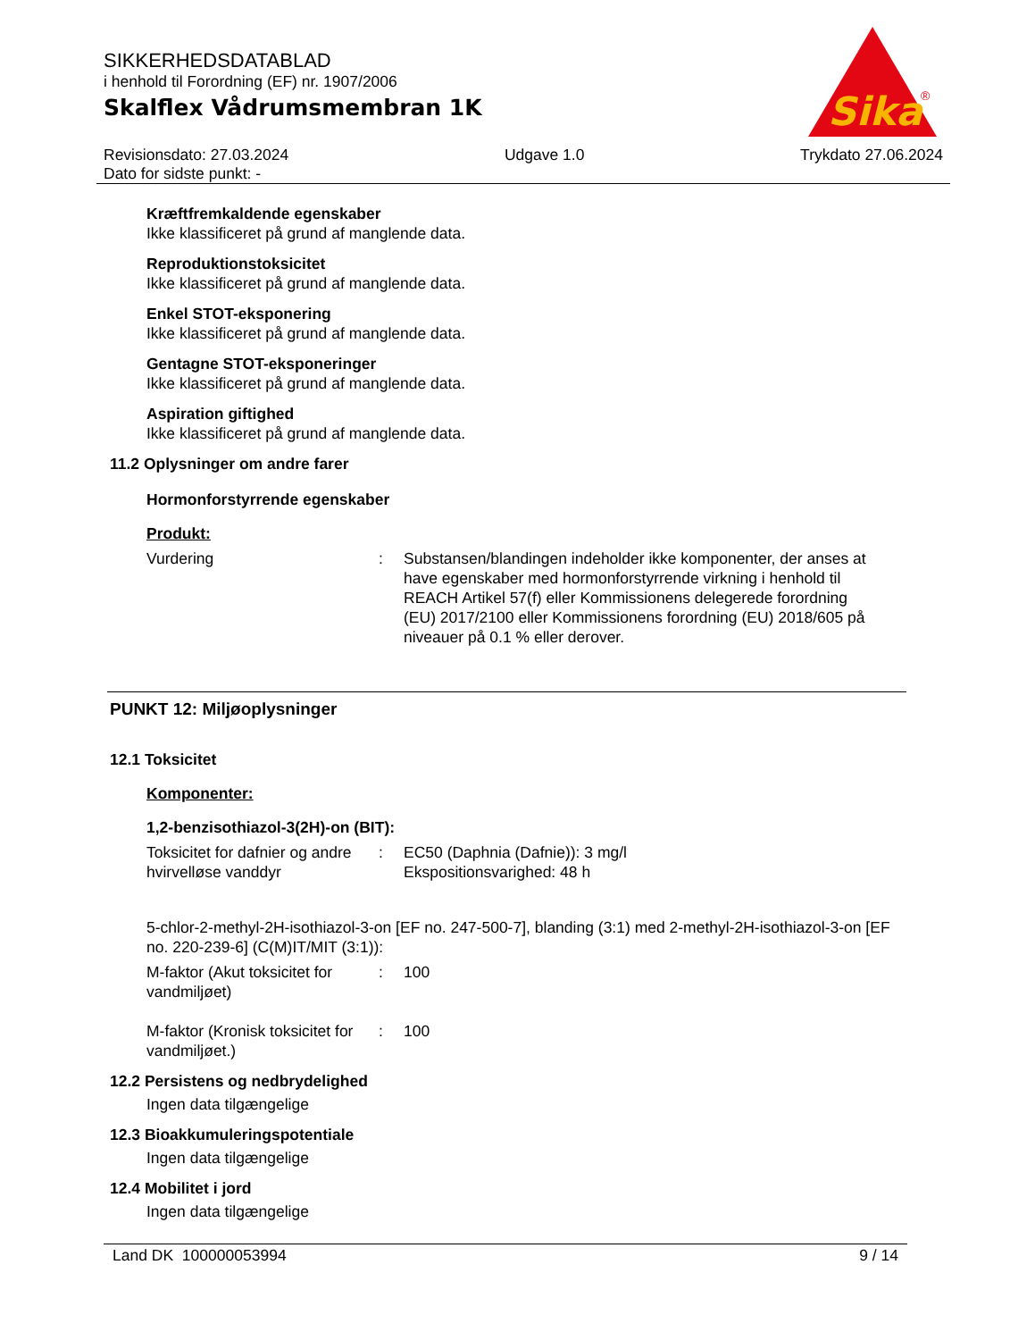Sika
®
SIKKERHEDSDATABLAD
i henhold til Forordning (EF) nr. 1907/2006
Skalflex Vådrumsmembran 1K
Revisionsdato: 27.03.2024
Dato for sidste punkt: -
Udgave 1.0 Trykdato 27.06.2024
Kræftfremkaldende egenskaber
Ikke klassificeret på grund af manglende data.
Reproduktionstoksicitet
Ikke klassificeret på grund af manglende data.
Enkel STOT-eksponering
Ikke klassificeret på grund af manglende data.
Gentagne STOT-eksponeringer
Ikke klassificeret på grund af manglende data.
Aspiration giftighed
Ikke klassificeret på grund af manglende data.
11.2 Oplysninger om andre farer
Hormonforstyrrende egenskaber
Produkt:
Vurdering : Substansen/blandingen indeholder ikke komponenter, der anses at have egenskaber med hormonforstyrrende virkning i henhold til REACH Artikel 57(f) eller Kommissionens delegerede forordning (EU) 2017/2100 eller Kommissionens forordning (EU) 2018/605 på niveauer på 0.1 % eller derover.
PUNKT 12: Miljøoplysninger
12.1 Toksicitet
Komponenter:
1,2-benzisothiazol-3(2H)-on (BIT):
Toksicitet for dafnier og andre hvirvelløse vanddyr
: EC50 (Daphnia (Dafnie)): 3 mg/l
Ekspositionsvarighed: 48 h
5-chlor-2-methyl-2H-isothiazol-3-on [EF no. 247-500-7], blanding (3:1) med 2-methyl-2H-isothiazol-3-on [EF no. 220-239-6] (C(M)IT/MIT (3:1)):
M-faktor (Akut toksicitet for vandmiljøet)
: 100
M-faktor (Kronisk toksicitet for vandmiljøet.)
: 100
12.2 Persistens og nedbrydelighed
Ingen data tilgængelige
12.3 Bioakkumuleringspotentiale
Ingen data tilgængelige
12.4 Mobilitet i jord
Ingen data tilgængelige
Land DK 100000053994 9 / 14